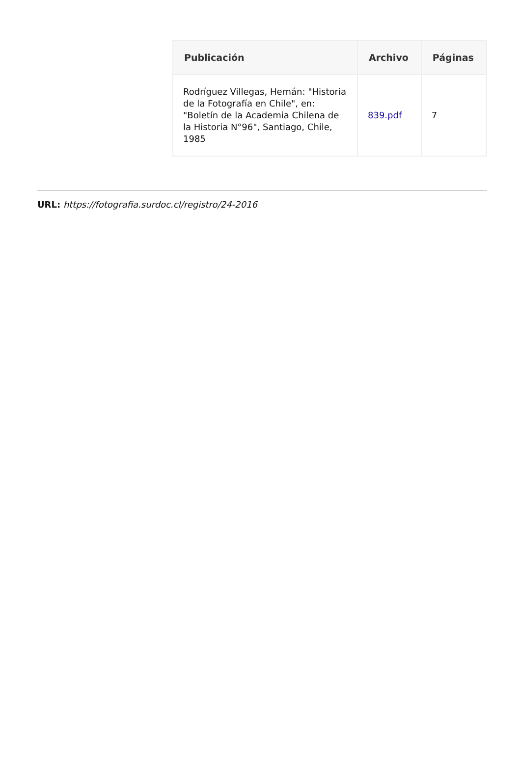| Publicación | Archivo | Páginas |
| --- | --- | --- |
| Rodríguez Villegas, Hernán: "Historia de la Fotografía en Chile", en: "Boletín de la Academia Chilena de la Historia N°96", Santiago, Chile, 1985 | 839.pdf | 7 |
URL: https://fotografia.surdoc.cl/registro/24-2016